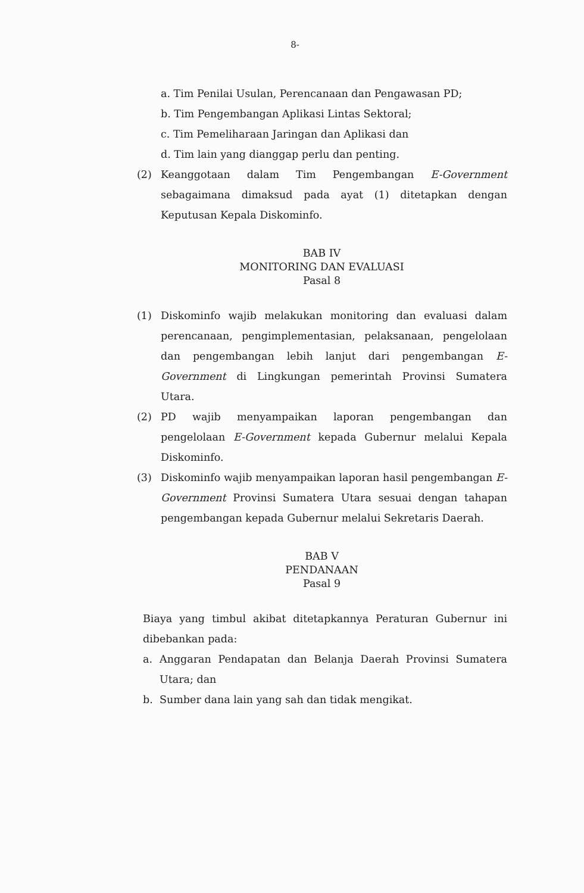8-
a. Tim Penilai Usulan, Perencanaan dan Pengawasan PD;
b. Tim Pengembangan Aplikasi Lintas Sektoral;
c. Tim Pemeliharaan Jaringan dan Aplikasi dan
d. Tim lain yang dianggap perlu dan penting.
(2) Keanggotaan dalam Tim Pengembangan E-Government sebagaimana dimaksud pada ayat (1) ditetapkan dengan Keputusan Kepala Diskominfo.
BAB IV
MONITORING DAN EVALUASI
Pasal 8
(1) Diskominfo wajib melakukan monitoring dan evaluasi dalam perencanaan, pengimplementasian, pelaksanaan, pengelolaan dan pengembangan lebih lanjut dari pengembangan E-Government di Lingkungan pemerintah Provinsi Sumatera Utara.
(2) PD wajib menyampaikan laporan pengembangan dan pengelolaan E-Government kepada Gubernur melalui Kepala Diskominfo.
(3) Diskominfo wajib menyampaikan laporan hasil pengembangan E-Government Provinsi Sumatera Utara sesuai dengan tahapan pengembangan kepada Gubernur melalui Sekretaris Daerah.
BAB V
PENDANAAN
Pasal 9
Biaya yang timbul akibat ditetapkannya Peraturan Gubernur ini dibebankan pada:
a. Anggaran Pendapatan dan Belanja Daerah Provinsi Sumatera Utara; dan
b. Sumber dana lain yang sah dan tidak mengikat.